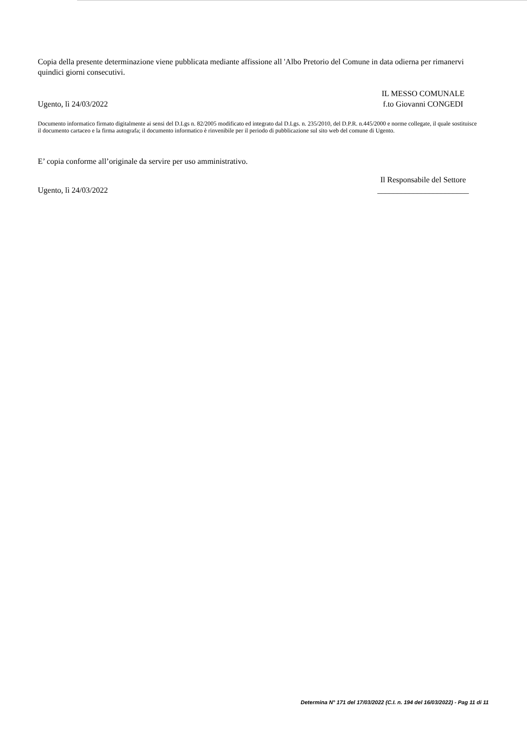Copia della presente determinazione viene pubblicata mediante affissione all 'Albo Pretorio del Comune in data odierna per rimanervi quindici giorni consecutivi.
Ugento, lì 24/03/2022
IL MESSO COMUNALE
f.to Giovanni CONGEDI
Documento informatico firmato digitalmente ai sensi del D.Lgs n. 82/2005 modificato ed integrato dal D.Lgs. n. 235/2010, del D.P.R. n.445/2000 e norme collegate, il quale sostituisce il documento cartaceo e la firma autografa; il documento informatico è rinvenibile per il periodo di pubblicazione sul sito web del comune di Ugento.
E’ copia conforme all’originale da servire per uso amministrativo.
Ugento, lì 24/03/2022
Il Responsabile del Settore
_______________________
Determina N° 171 del 17/03/2022 (C.I. n. 194 del 16/03/2022) - Pag 11 di 11